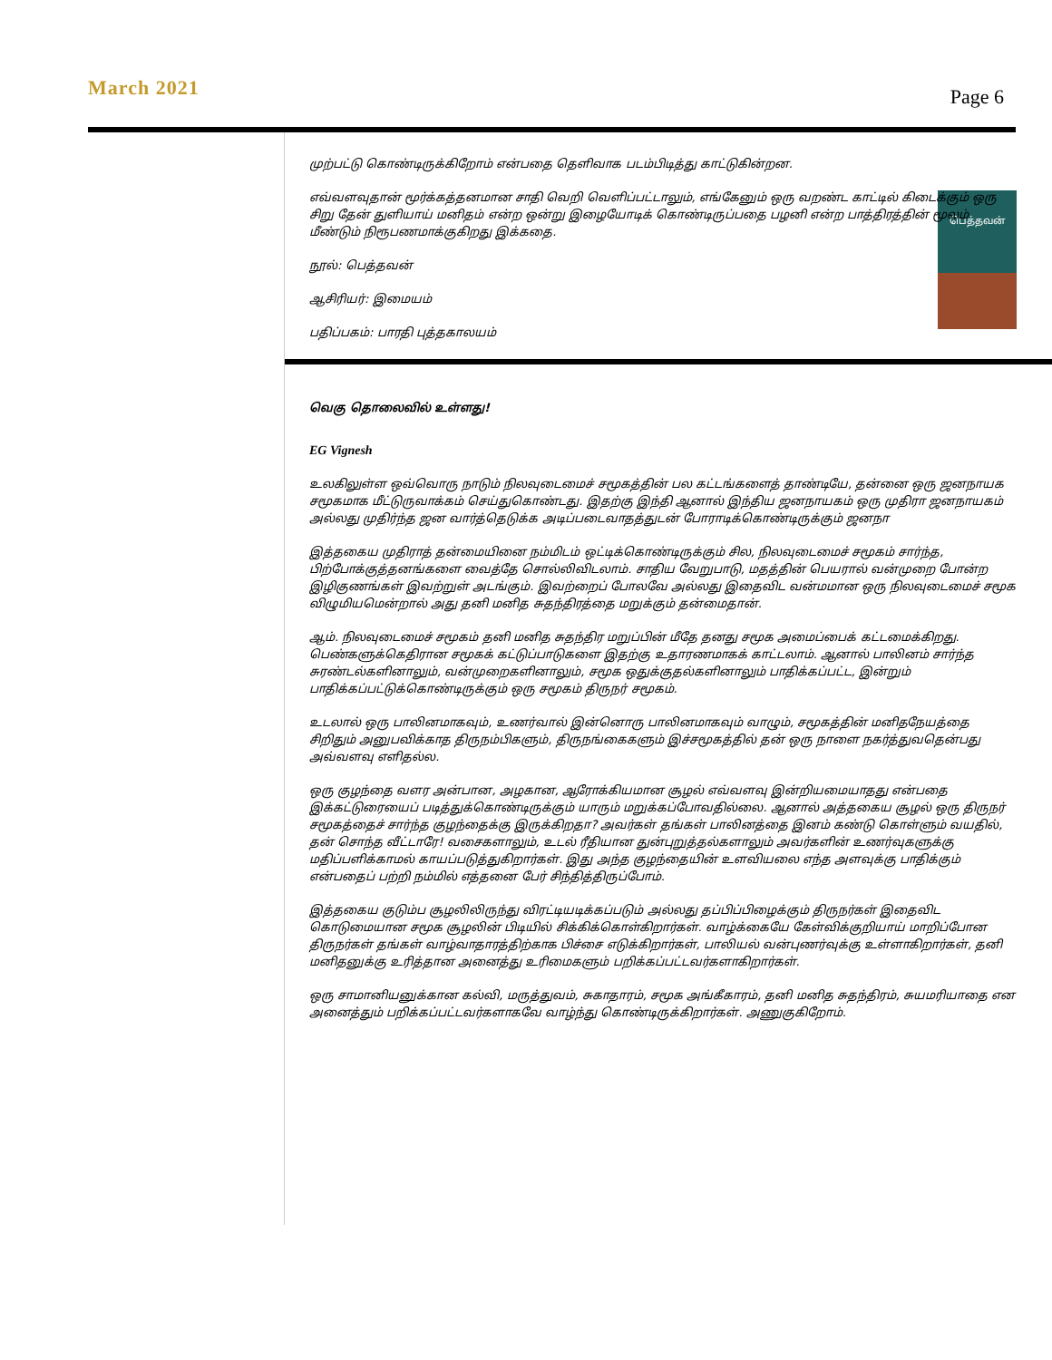March 2021
Page 6
முற்பட்டு கொண்டிருக்கிறோம் என்பதை தெளிவாக படம்பிடித்து காட்டுகின்றன.
எவ்வளவுதான் மூர்க்கத்தனமான சாதி வெறி வெளிப்பட்டாலும், எங்கேனும் ஒரு வறண்ட காட்டில் கிடைக்கும் ஒரு சிறு தேன் துளியாய் மனிதம் என்ற ஒன்று இழையோடிக் கொண்டிருப்பதை பழனி என்ற பாத்திரத்தின் மூலம் மீண்டும் நிரூபணமாக்குகிறது இக்கதை.
நூல்: பெத்தவன்
பெத்தவன்
ஆசிரியர்: இமையம்
பதிப்பகம்: பாரதி புத்தகாலயம்
வெகு தொலைவில் உள்ளது!
EG Vignesh
உலகிலுள்ள ஒவ்வொரு நாடும் நிலவுடைமைச் சமூகத்தின் பல கட்டங்களைத் தாண்டியே, தன்னை ஒரு ஜனநாயக சமூகமாக மீட்டுருவாக்கம் செய்துகொண்டது. இதற்கு இந்தி ஆனால் இந்திய ஜனநாயகம் ஒரு முதிரா ஜனநாயகம் அல்லது முதிர்ந்த ஜன வார்த்தெடுக்க அடிப்படைவாதத்துடன் போராடிக்கொண்டிருக்கும் ஜனநா
இத்தகைய முதிராத் தன்மையினை நம்மிடம் ஒட்டிக்கொண்டிருக்கும் சில, நிலவுடைமைச் சமூகம் சார்ந்த, பிற்போக்குத்தனங்களை வைத்தே சொல்லிவிடலாம். சாதிய வேறுபாடு, மதத்தின் பெயரால் வன்முறை போன்ற இழிகுணங்கள் இவற்றுள் அடங்கும். இவற்றைப் போலவே அல்லது இதைவிட வன்மமான ஒரு நிலவுடைமைச் சமூக விழுமியமென்றால் அது தனி மனித சுதந்திரத்தை மறுக்கும் தன்மைதான்.
ஆம். நிலவுடைமைச் சமூகம் தனி மனித சுதந்திர மறுப்பின் மீதே தனது சமூக அமைப்பைக் கட்டமைக்கிறது. பெண்களுக்கெதிரான சமூகக் கட்டுப்பாடுகளை இதற்கு உதாரணமாகக் காட்டலாம். ஆனால் பாலினம் சார்ந்த சுரண்டல்களினாலும், வன்முறைகளினாலும், சமூக ஒதுக்குதல்களினாலும் பாதிக்கப்பட்ட, இன்றும் பாதிக்கப்பட்டுக்கொண்டிருக்கும் ஒரு சமூகம் திருநர் சமூகம்.
உடலால் ஒரு பாலினமாகவும், உணர்வால் இன்னொரு பாலினமாகவும் வாழும், சமூகத்தின் மனிதநேயத்தை சிறிதும் அனுபவிக்காத திருநம்பிகளும், திருநங்கைகளும் இச்சமூகத்தில் தன் ஒரு நாளை நகர்த்துவதென்பது அவ்வளவு எளிதல்ல.
ஒரு குழந்தை வளர அன்பான, அழகான, ஆரோக்கியமான சூழல் எவ்வளவு இன்றியமையாதது என்பதை இக்கட்டுரையைப் படித்துக்கொண்டிருக்கும் யாரும் மறுக்கப்போவதில்லை. ஆனால் அத்தகைய சூழல் ஒரு திருநர் சமூகத்தைச் சார்ந்த குழந்தைக்கு இருக்கிறதா? அவர்கள் தங்கள் பாலினத்தை இனம் கண்டு கொள்ளும் வயதில், தன் சொந்த வீட்டாரே! வசைகளாலும், உடல் ரீதியான துன்புறுத்தல்களாலும் அவர்களின் உணர்வுகளுக்கு மதிப்பளிக்காமல் காயப்படுத்துகிறார்கள். இது அந்த குழந்தையின் உளவியலை எந்த அளவுக்கு பாதிக்கும் என்பதைப் பற்றி நம்மில் எத்தனை பேர் சிந்தித்திருப்போம்.
இத்தகைய குடும்ப சூழலிலிருந்து விரட்டியடிக்கப்படும் அல்லது தப்பிப்பிழைக்கும் திருநர்கள் இதைவிட கொடுமையான சமூக சூழலின் பிடியில் சிக்கிக்கொள்கிறார்கள். வாழ்க்கையே கேள்விக்குறியாய் மாறிப்போன திருநர்கள் தங்கள் வாழ்வாதாரத்திற்காக பிச்சை எடுக்கிறார்கள், பாலியல் வன்புணர்வுக்கு உள்ளாகிறார்கள், தனி மனிதனுக்கு உரித்தான அனைத்து உரிமைகளும் பறிக்கப்பட்டவர்களாகிறார்கள்.
ஒரு சாமானியனுக்கான கல்வி, மருத்துவம், சுகாதாரம், சமூக அங்கீகாரம், தனி மனித சுதந்திரம், சுயமரியாதை என அனைத்தும் பறிக்கப்பட்டவர்களாகவே வாழ்ந்து கொண்டிருக்கிறார்கள். அணுகுகிறோம்.